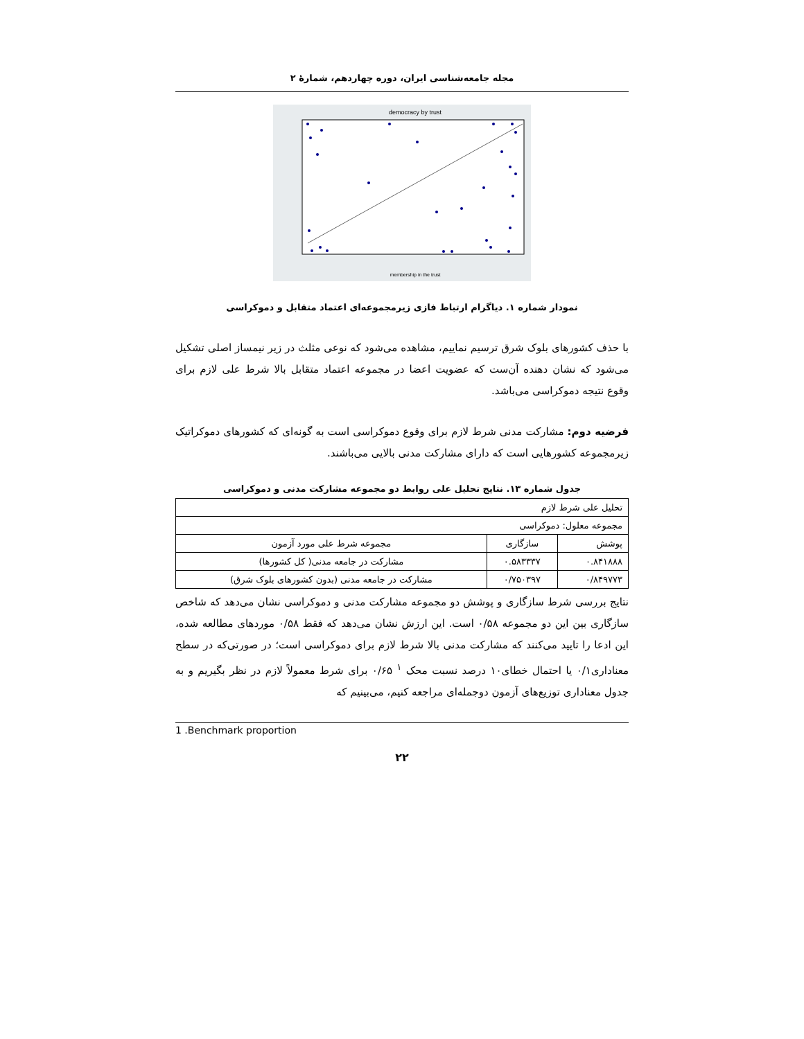مجله جامعه‌شناسی ایران، دوره چهاردهم، شمارهٔ ۲
democracy by trust
membership in the trust
نمودار شماره ۱. دیاگرام ارتباط فازی زیرمجموعه‌ای اعتماد متقابل و دموکراسی
با حذف کشورهای بلوک شرق ترسیم نماییم، مشاهده می‌شود که نوعی مثلث در زیر نیمساز اصلی تشکیل می‌شود که نشان دهنده آن‌ست که عضویت اعضا در مجموعه اعتماد متقابل بالا شرط علی لازم برای وقوع نتیجه دموکراسی می‌باشد.
فرضیه دوم: مشارکت مدنی شرط لازم برای وقوع دموکراسی است به گونه‌ای که کشورهای دموکراتیک زیرمجموعه کشورهایی است که دارای مشارکت مدنی بالایی می‌باشند.
جدول شماره ۱۳. نتایج تحلیل علی روابط دو مجموعه مشارکت مدنی و دموکراسی
| تحلیل علی شرط لازم | | |
| مجموعه معلول: دموکراسی | | |
| پوشش | سازگاری | مجموعه شرط علی مورد آزمون |
| ۰.۸۴۱۸۸۸ | ۰.۵۸۳۳۳۷ | مشارکت در جامعه مدنی( کل کشورها) |
| ۰/۸۴۹۷۷۳ | ۰/۷۵۰۳۹۷ | مشارکت در جامعه مدنی (بدون کشورهای بلوک شرق) |
نتایج بررسی شرط سازگاری و پوشش دو مجموعه مشارکت مدنی و دموکراسی نشان می‌دهد که شاخص سازگاری بین این دو مجموعه ۰/۵۸ است. این ارزش نشان می‌دهد که فقط ۰/۵۸ موردهای مطالعه شده، این ادعا را تایید می‌کنند که مشارکت مدنی بالا شرط لازم برای دموکراسی است؛ در صورتی‌که در سطح معناداری۰/۱ یا احتمال خطای۱۰ درصد نسبت محک <sup>۱</sup> ۰/۶۵ برای شرط معمولاً لازم در نظر بگیریم و به جدول معناداری توزیع‌های آزمون دوجمله‌ای مراجعه کنیم، می‌بینیم که
1 .Benchmark proportion
۲۲